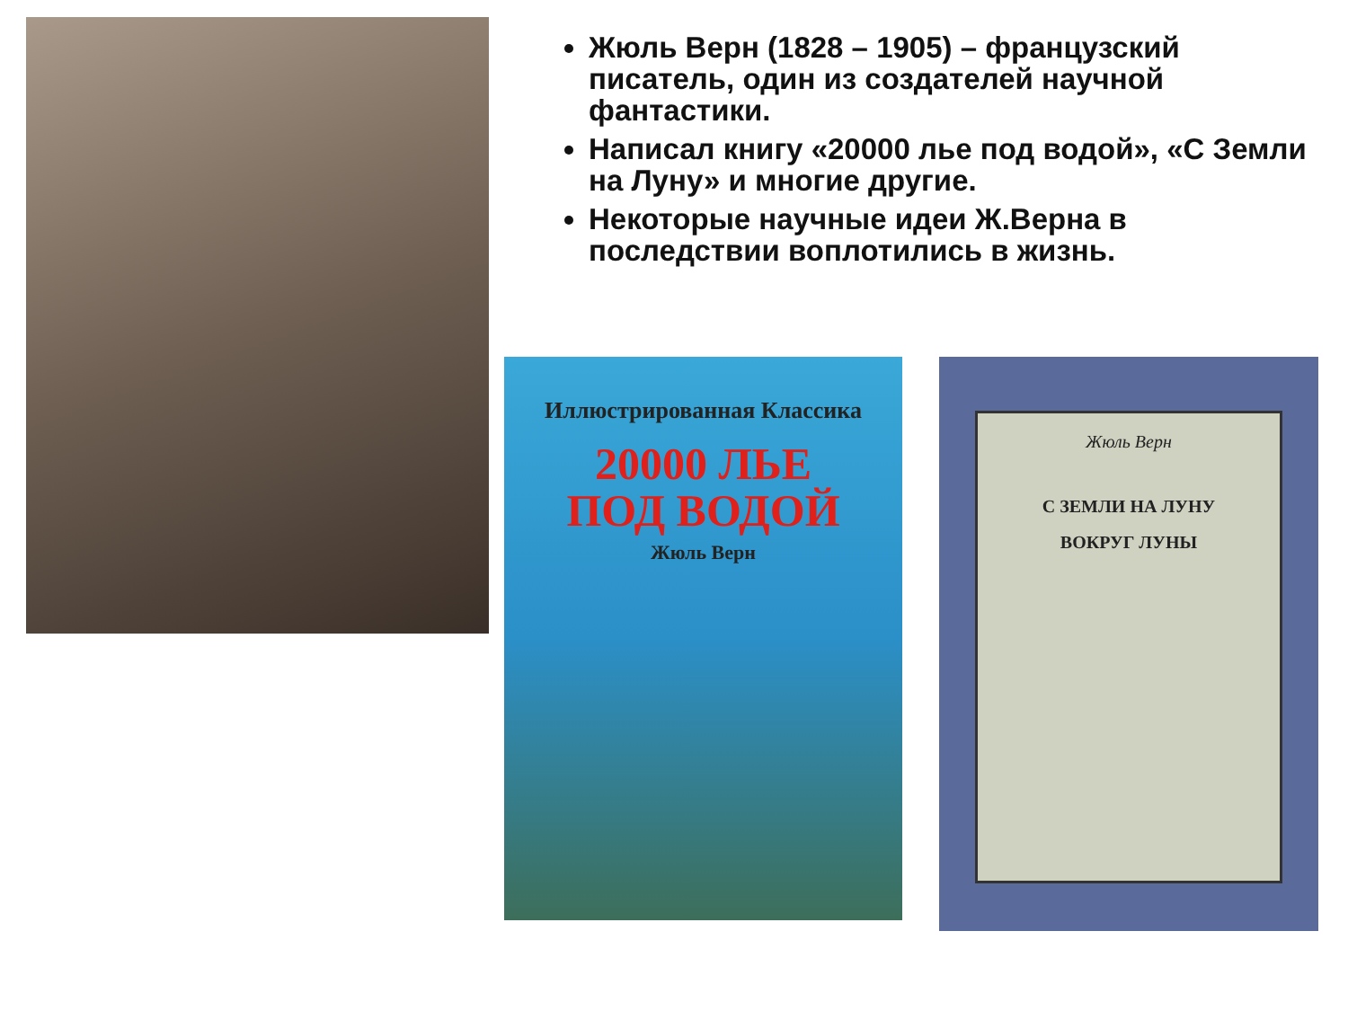Жюль Верн (1828 – 1905) – французский писатель, один из создателей научной фантастики.
Написал книгу «20000 лье под водой», «С Земли на Луну» и многие другие.
Некоторые научные идеи Ж.Верна в последствии воплотились в жизнь.
Иллюстрированная Классика
20000 ЛЬЕ
ПОД ВОДОЙ
Жюль Верн
Жюль Верн
С ЗЕМЛИ НА ЛУНУ
ВОКРУГ ЛУНЫ